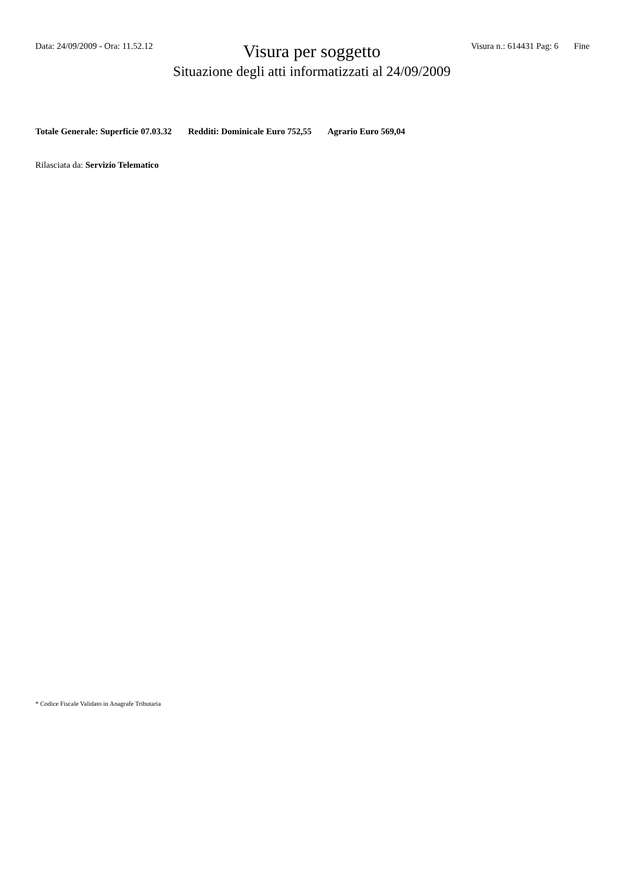Data: 24/09/2009 - Ora: 11.52.12
Visura per soggetto
Situazione degli atti informatizzati al 24/09/2009
Visura n.: 614431 Pag: 6 Fine
Totale Generale: Superficie 07.03.32 Redditi: Dominicale Euro 752,55 Agrario Euro 569,04
Rilasciata da: Servizio Telematico
* Codice Fiscale Validato in Anagrafe Tributaria